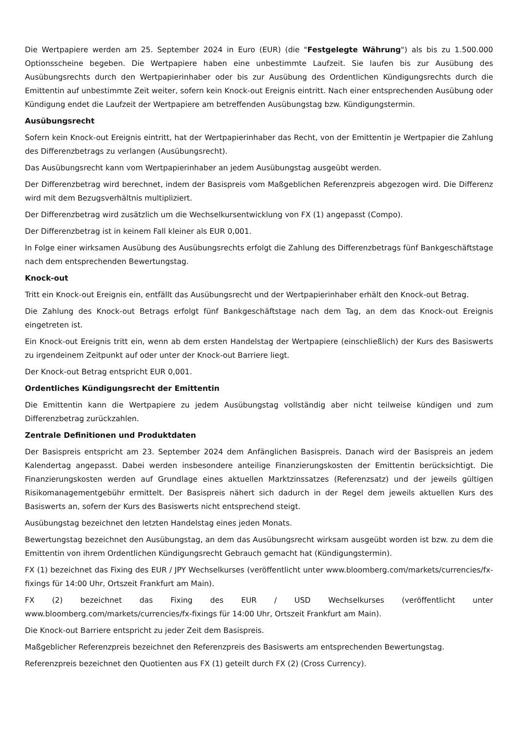Die Wertpapiere werden am 25. September 2024 in Euro (EUR) (die "Festgelegte Währung") als bis zu 1.500.000 Optionsscheine begeben. Die Wertpapiere haben eine unbestimmte Laufzeit. Sie laufen bis zur Ausübung des Ausübungsrechts durch den Wertpapierinhaber oder bis zur Ausübung des Ordentlichen Kündigungsrechts durch die Emittentin auf unbestimmte Zeit weiter, sofern kein Knock-out Ereignis eintritt. Nach einer entsprechenden Ausübung oder Kündigung endet die Laufzeit der Wertpapiere am betreffenden Ausübungstag bzw. Kündigungstermin.
Ausübungsrecht
Sofern kein Knock-out Ereignis eintritt, hat der Wertpapierinhaber das Recht, von der Emittentin je Wertpapier die Zahlung des Differenzbetrags zu verlangen (Ausübungsrecht).
Das Ausübungsrecht kann vom Wertpapierinhaber an jedem Ausübungstag ausgeübt werden.
Der Differenzbetrag wird berechnet, indem der Basispreis vom Maßgeblichen Referenzpreis abgezogen wird. Die Differenz wird mit dem Bezugsverhältnis multipliziert.
Der Differenzbetrag wird zusätzlich um die Wechselkursentwicklung von FX (1) angepasst (Compo).
Der Differenzbetrag ist in keinem Fall kleiner als EUR 0,001.
In Folge einer wirksamen Ausübung des Ausübungsrechts erfolgt die Zahlung des Differenzbetrags fünf Bankgeschäftstage nach dem entsprechenden Bewertungstag.
Knock-out
Tritt ein Knock-out Ereignis ein, entfällt das Ausübungsrecht und der Wertpapierinhaber erhält den Knock-out Betrag.
Die Zahlung des Knock-out Betrags erfolgt fünf Bankgeschäftstage nach dem Tag, an dem das Knock-out Ereignis eingetreten ist.
Ein Knock-out Ereignis tritt ein, wenn ab dem ersten Handelstag der Wertpapiere (einschließlich) der Kurs des Basiswerts zu irgendeinem Zeitpunkt auf oder unter der Knock-out Barriere liegt.
Der Knock-out Betrag entspricht EUR 0,001.
Ordentliches Kündigungsrecht der Emittentin
Die Emittentin kann die Wertpapiere zu jedem Ausübungstag vollständig aber nicht teilweise kündigen und zum Differenzbetrag zurückzahlen.
Zentrale Definitionen und Produktdaten
Der Basispreis entspricht am 23. September 2024 dem Anfänglichen Basispreis. Danach wird der Basispreis an jedem Kalendertag angepasst. Dabei werden insbesondere anteilige Finanzierungskosten der Emittentin berücksichtigt. Die Finanzierungskosten werden auf Grundlage eines aktuellen Marktzinssatzes (Referenzsatz) und der jeweils gültigen Risikomanagementgebühr ermittelt. Der Basispreis nähert sich dadurch in der Regel dem jeweils aktuellen Kurs des Basiswerts an, sofern der Kurs des Basiswerts nicht entsprechend steigt.
Ausübungstag bezeichnet den letzten Handelstag eines jeden Monats.
Bewertungstag bezeichnet den Ausübungstag, an dem das Ausübungsrecht wirksam ausgeübt worden ist bzw. zu dem die Emittentin von ihrem Ordentlichen Kündigungsrecht Gebrauch gemacht hat (Kündigungstermin).
FX (1) bezeichnet das Fixing des EUR / JPY Wechselkurses (veröffentlicht unter www.bloomberg.com/markets/currencies/fx-fixings für 14:00 Uhr, Ortszeit Frankfurt am Main).
FX (2) bezeichnet das Fixing des EUR / USD Wechselkurses (veröffentlicht unter www.bloomberg.com/markets/currencies/fx-fixings für 14:00 Uhr, Ortszeit Frankfurt am Main).
Die Knock-out Barriere entspricht zu jeder Zeit dem Basispreis.
Maßgeblicher Referenzpreis bezeichnet den Referenzpreis des Basiswerts am entsprechenden Bewertungstag.
Referenzpreis bezeichnet den Quotienten aus FX (1) geteilt durch FX (2) (Cross Currency).